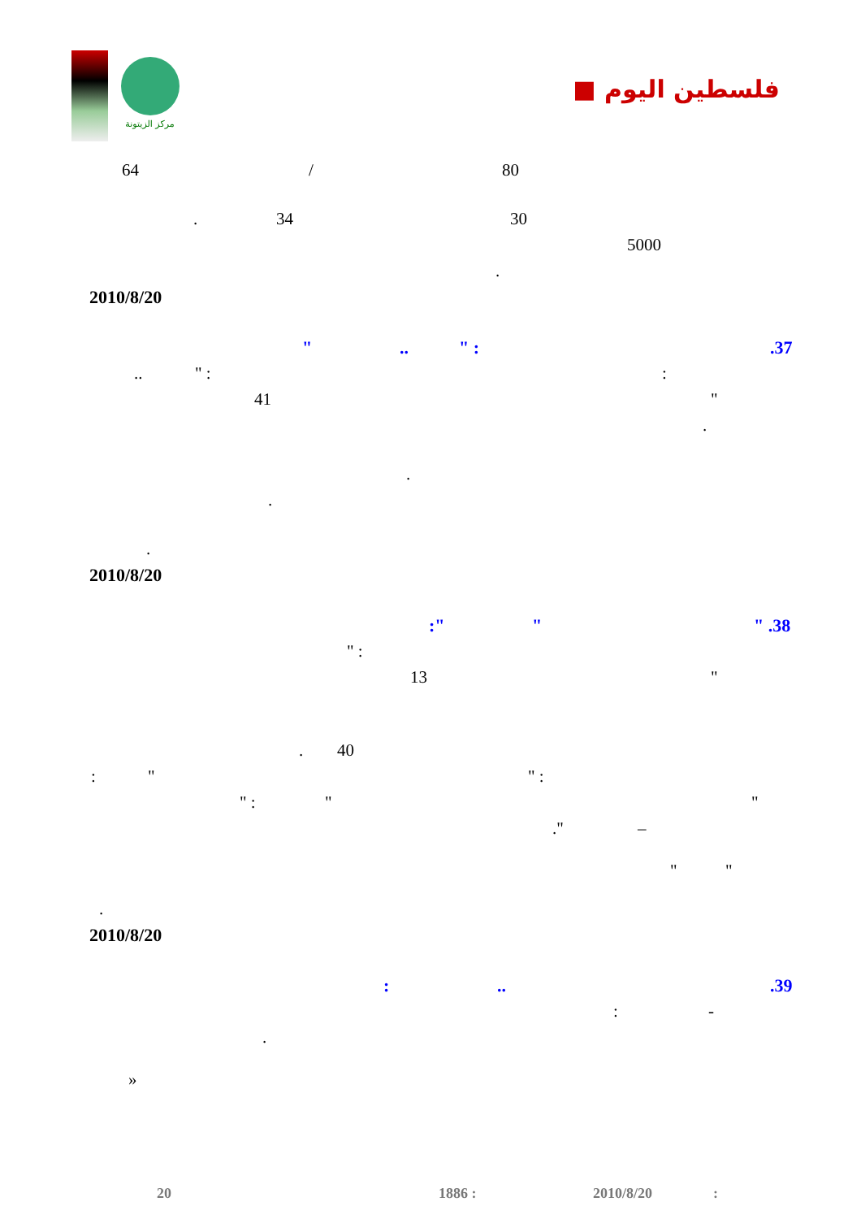مركز الزيتونة
فلسطين اليوم ■
64 / 80
. 34 30 5000
.
2010/8/20 .37 " :.. " : " :.. " 41 .
.
.
.
2010/8/20 " .38 ":"
" : " 13
. 40 " : ": " " " : –." " "
.
2010/8/20 .39..: -:
.
» 20 1886 : 2010/8/20: